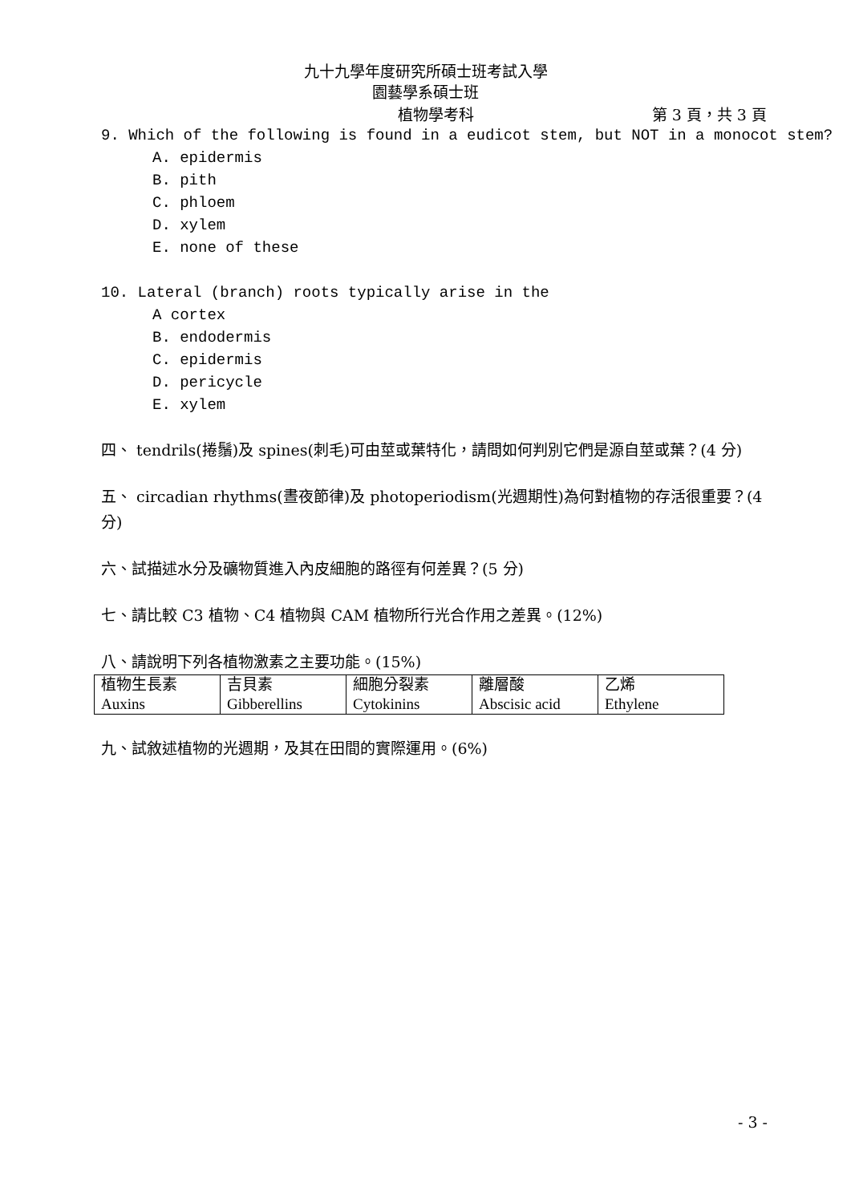九十九學年度研究所碩士班考試入學
園藝學系碩士班
植物學考科 第 3 頁，共 3 頁
9. Which of the following is found in a eudicot stem, but NOT in a monocot stem?
A. epidermis
B. pith
C. phloem
D. xylem
E. none of these
10. Lateral (branch) roots typically arise in the
A cortex
B. endodermis
C. epidermis
D. pericycle
E. xylem
四、 tendrils(捲鬚)及 spines(刺毛)可由莖或葉特化，請問如何判別它們是源自莖或葉？(4 分)
五、 circadian rhythms(晝夜節律)及 photoperiodism(光週期性)為何對植物的存活很重要？(4 分)
六、試描述水分及礦物質進入內皮細胞的路徑有何差異？(5 分)
七、請比較 C3 植物、C4 植物與 CAM 植物所行光合作用之差異。(12%)
八、請說明下列各植物激素之主要功能。(15%)
| 植物生長素 Auxins | 吉貝素 Gibberellins | 細胞分裂素 Cytokinins | 離層酸 Abscisic acid | 乙烯 Ethylene |
九、試敘述植物的光週期，及其在田間的實際運用。(6%)
- 3 -